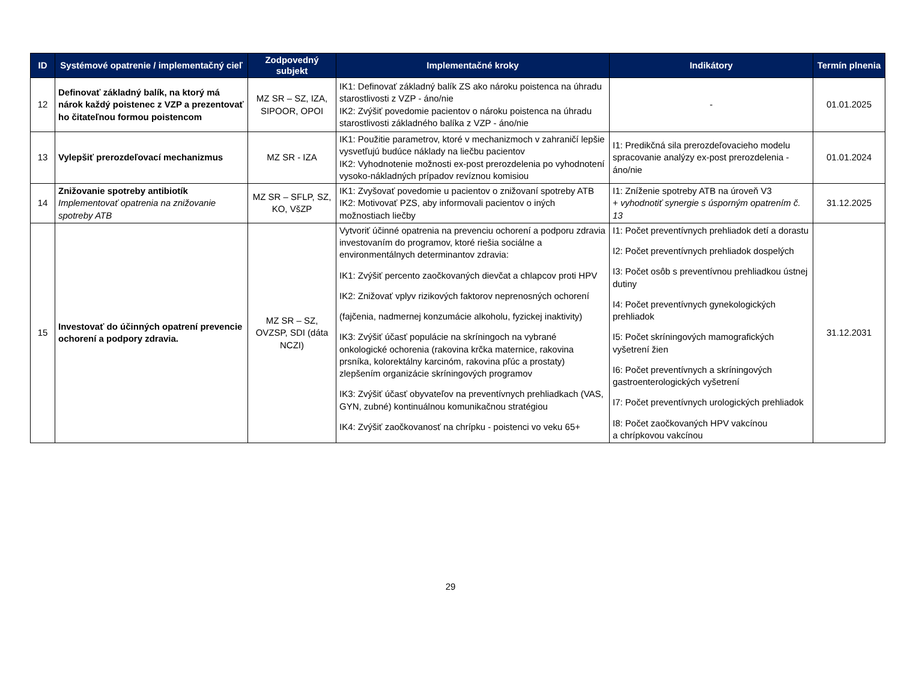| ID | Systémové opatrenie / implementačný cieľ | Zodpovedný subjekt | Implementačné kroky | Indikátory | Termín plnenia |
| --- | --- | --- | --- | --- | --- |
| 12 | Definovať základný balík, na ktorý má nárok každý poistenec z VZP a prezentovať ho čitateľnou formou poistencom | MZ SR – SZ, IZA, SIPOOR, OPOI | IK1: Definovať základný balík ZS ako nároku poistenca na úhradu starostlivosti z VZP - áno/nie IK2: Zvýšiť povedomie pacientov o nároku poistenca na úhradu starostlivosti základného balíka z VZP - áno/nie | - | 01.01.2025 |
| 13 | Vylepšiť prerozdeľovací mechanizmus | MZ SR - IZA | IK1: Použitie parametrov, ktoré v mechanizmoch v zahraničí lepšie vysvetľujú budúce náklady na liečbu pacientov IK2: Vyhodnotenie možnosti ex-post prerozdelenia po vyhodnotení vysoko-nákladných prípadov revíznou komisiou | I1: Predikčná sila prerozdeľovacieho modelu spracovanie analýzy ex-post prerozdelenia - áno/nie | 01.01.2024 |
| 14 | Znižovanie spotreby antibiotík Implementovať opatrenia na znižovanie spotreby ATB | MZ SR – SFLP, SZ, KO, VšZP | IK1: Zvyšovať povedomie u pacientov o znižovaní spotreby ATB IK2: Motivovať PZS, aby informovali pacientov o iných možnostiach liečby | I1: Zníženie spotreby ATB na úroveň V3 + vyhodnotiť synergie s úsporným opatrením č. 13 | 31.12.2025 |
| 15 | Investovať do účinných opatrení prevencie ochorení a podpory zdravia. | MZ SR – SZ, OVZSP, SDI (dáta NCZI) | Vytvoriť účinné opatrenia na prevenciu ochorení a podporu zdravia investovaním do programov, ktoré riešia sociálne a environmentálnych determinantov zdravia: IK1: Zvýšiť percento zaočkovaných dievčat a chlapcov proti HPV IK2: Znižovať vplyv rizikových faktorov neprenosných ochorení (fajčenia, nadmernej konzumácie alkoholu, fyzickej inaktivity) IK3: Zvýšiť účasť populácie na skríningoch na vybrané onkologické ochorenia (rakovina krčka maternice, rakovina prsníka, kolorektálny karcinóm, rakovina pľúc a prostaty) zlepšením organizácie skríningových programov IK3: Zvýšiť účasť obyvateľov na preventívnych prehliadkach (VAS, GYN, zubné) kontinuálnou komunikačnou stratégiou IK4: Zvýšiť zaočkovanosť na chrípku - poistenci vo veku 65+ | I1: Počet preventívnych prehliadok detí a dorastu I2: Počet preventívnych prehliadok dospelých I3: Počet osôb s preventívnou prehliadkou ústnej dutiny I4: Počet preventívnych gynekologických prehliadok I5: Počet skríningových mamografických vyšetrení žien I6: Počet preventívnych a skríningových gastroenterologických vyšetrení I7: Počet preventívnych urologických prehliadok I8: Počet zaočkovaných HPV vakcínou a chrípkovou vakcínou | 31.12.2031 |
29